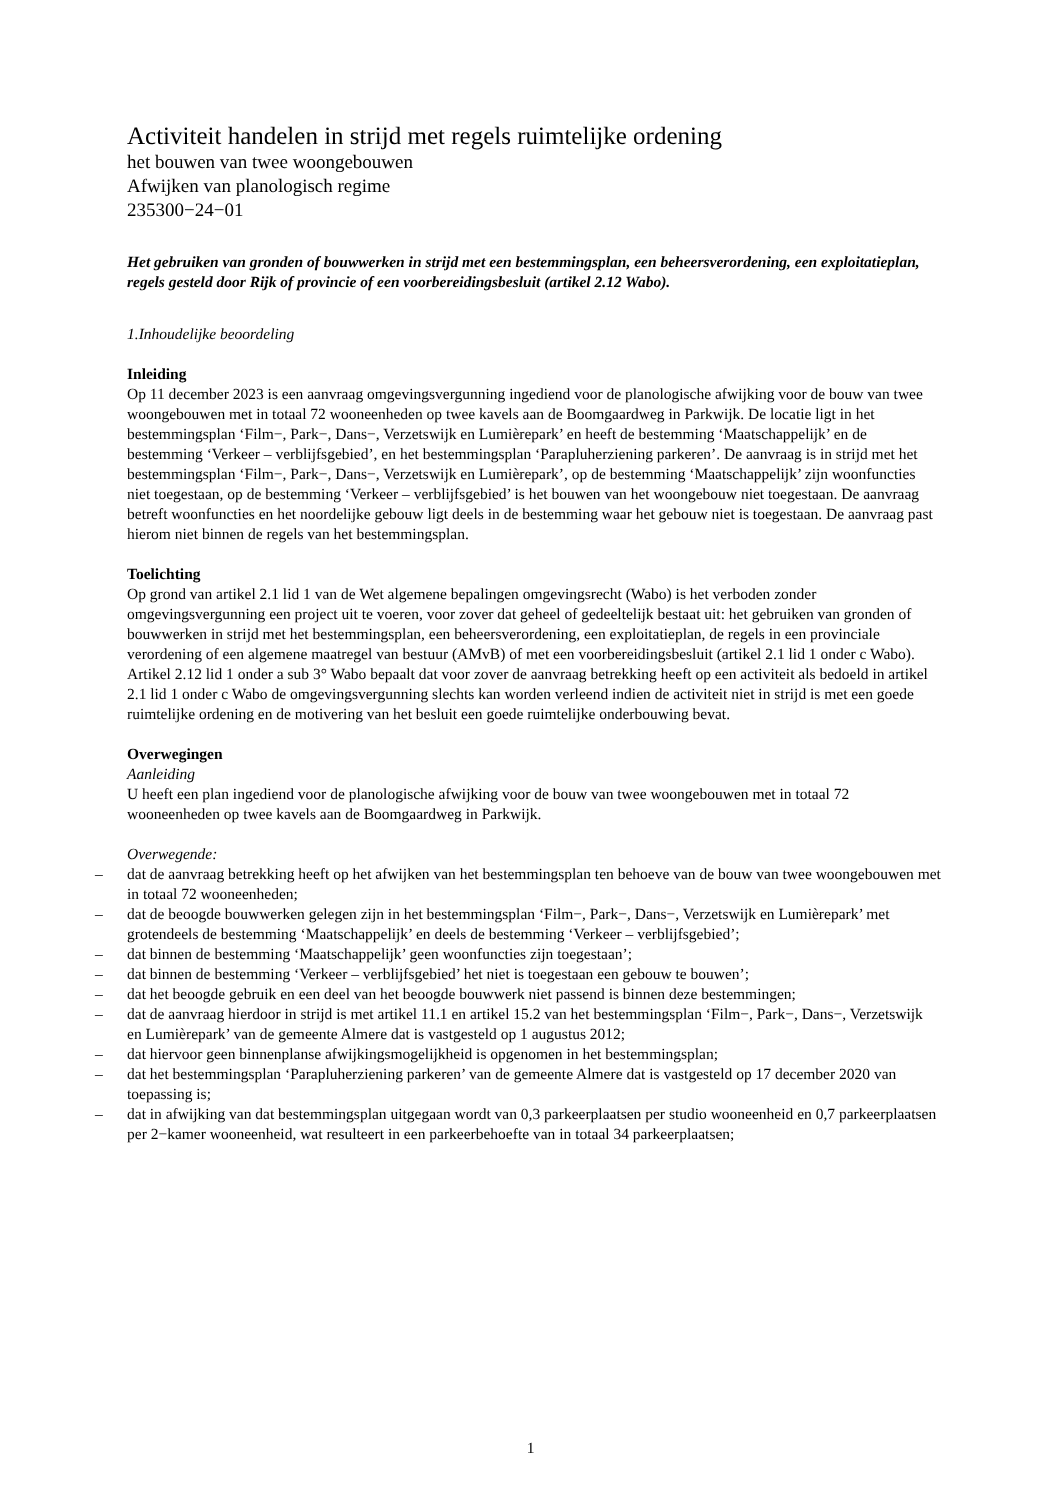Activiteit handelen in strijd met regels ruimtelijke ordening
het bouwen van twee woongebouwen
Afwijken van planologisch regime
235300−24−01
Het gebruiken van gronden of bouwwerken in strijd met een bestemmingsplan, een beheersverordening, een exploitatieplan, regels gesteld door Rijk of provincie of een voorbereidingsbesluit (artikel 2.12 Wabo).
1.Inhoudelijke beoordeling
Inleiding
Op 11 december 2023 is een aanvraag omgevingsvergunning ingediend voor de planologische afwijking voor de bouw van twee woongebouwen met in totaal 72 wooneenheden op twee kavels aan de Boomgaardweg in Parkwijk. De locatie ligt in het bestemmingsplan ‘Film−, Park−, Dans−, Verzetswijk en Lumièrepark’ en heeft de bestemming ‘Maatschappelijk’ en de bestemming ‘Verkeer – verblijfsgebied’, en het bestemmingsplan ‘Parapluherziening parkeren’. De aanvraag is in strijd met het bestemmingsplan ‘Film−, Park−, Dans−, Verzetswijk en Lumièrepark’, op de bestemming ‘Maatschappelijk’ zijn woonfuncties niet toegestaan, op de bestemming ‘Verkeer – verblijfsgebied’ is het bouwen van het woongebouw niet toegestaan. De aanvraag betreft woonfuncties en het noordelijke gebouw ligt deels in de bestemming waar het gebouw niet is toegestaan. De aanvraag past hierom niet binnen de regels van het bestemmingsplan.
Toelichting
Op grond van artikel 2.1 lid 1 van de Wet algemene bepalingen omgevingsrecht (Wabo) is het verboden zonder omgevingsvergunning een project uit te voeren, voor zover dat geheel of gedeeltelijk bestaat uit: het gebruiken van gronden of bouwwerken in strijd met het bestemmingsplan, een beheersverordening, een exploitatieplan, de regels in een provinciale verordening of een algemene maatregel van bestuur (AMvB) of met een voorbereidingsbesluit (artikel 2.1 lid 1 onder c Wabo). Artikel 2.12 lid 1 onder a sub 3° Wabo bepaalt dat voor zover de aanvraag betrekking heeft op een activiteit als bedoeld in artikel 2.1 lid 1 onder c Wabo de omgevingsvergunning slechts kan worden verleend indien de activiteit niet in strijd is met een goede ruimtelijke ordening en de motivering van het besluit een goede ruimtelijke onderbouwing bevat.
Overwegingen
Aanleiding
U heeft een plan ingediend voor de planologische afwijking voor de bouw van twee woongebouwen met in totaal 72 wooneenheden op twee kavels aan de Boomgaardweg in Parkwijk.
Overwegende:
– dat de aanvraag betrekking heeft op het afwijken van het bestemmingsplan ten behoeve van de bouw van twee woongebouwen met in totaal 72 wooneenheden;
– dat de beoogde bouwwerken gelegen zijn in het bestemmingsplan ‘Film−, Park−, Dans−, Verzetswijk en Lumièrepark’ met grotendeels de bestemming ‘Maatschappelijk’ en deels de bestemming ‘Verkeer – verblijfsgebied’;
– dat binnen de bestemming ‘Maatschappelijk’ geen woonfuncties zijn toegestaan’;
– dat binnen de bestemming ‘Verkeer – verblijfsgebied’ het niet is toegestaan een gebouw te bouwen’;
– dat het beoogde gebruik en een deel van het beoogde bouwwerk niet passend is binnen deze bestemmingen;
– dat de aanvraag hierdoor in strijd is met artikel 11.1 en artikel 15.2 van het bestemmingsplan ‘Film−, Park−, Dans−, Verzetswijk en Lumièrepark’ van de gemeente Almere dat is vastgesteld op 1 augustus 2012;
– dat hiervoor geen binnenplanse afwijkingsmogelijkheid is opgenomen in het bestemmingsplan;
– dat het bestemmingsplan ‘Parapluherziening parkeren’ van de gemeente Almere dat is vastgesteld op 17 december 2020 van toepassing is;
– dat in afwijking van dat bestemmingsplan uitgegaan wordt van 0,3 parkeerplaatsen per studio wooneenheid en 0,7 parkeerplaatsen per 2−kamer wooneenheid, wat resulteert in een parkeerbehoefte van in totaal 34 parkeerplaatsen;
1